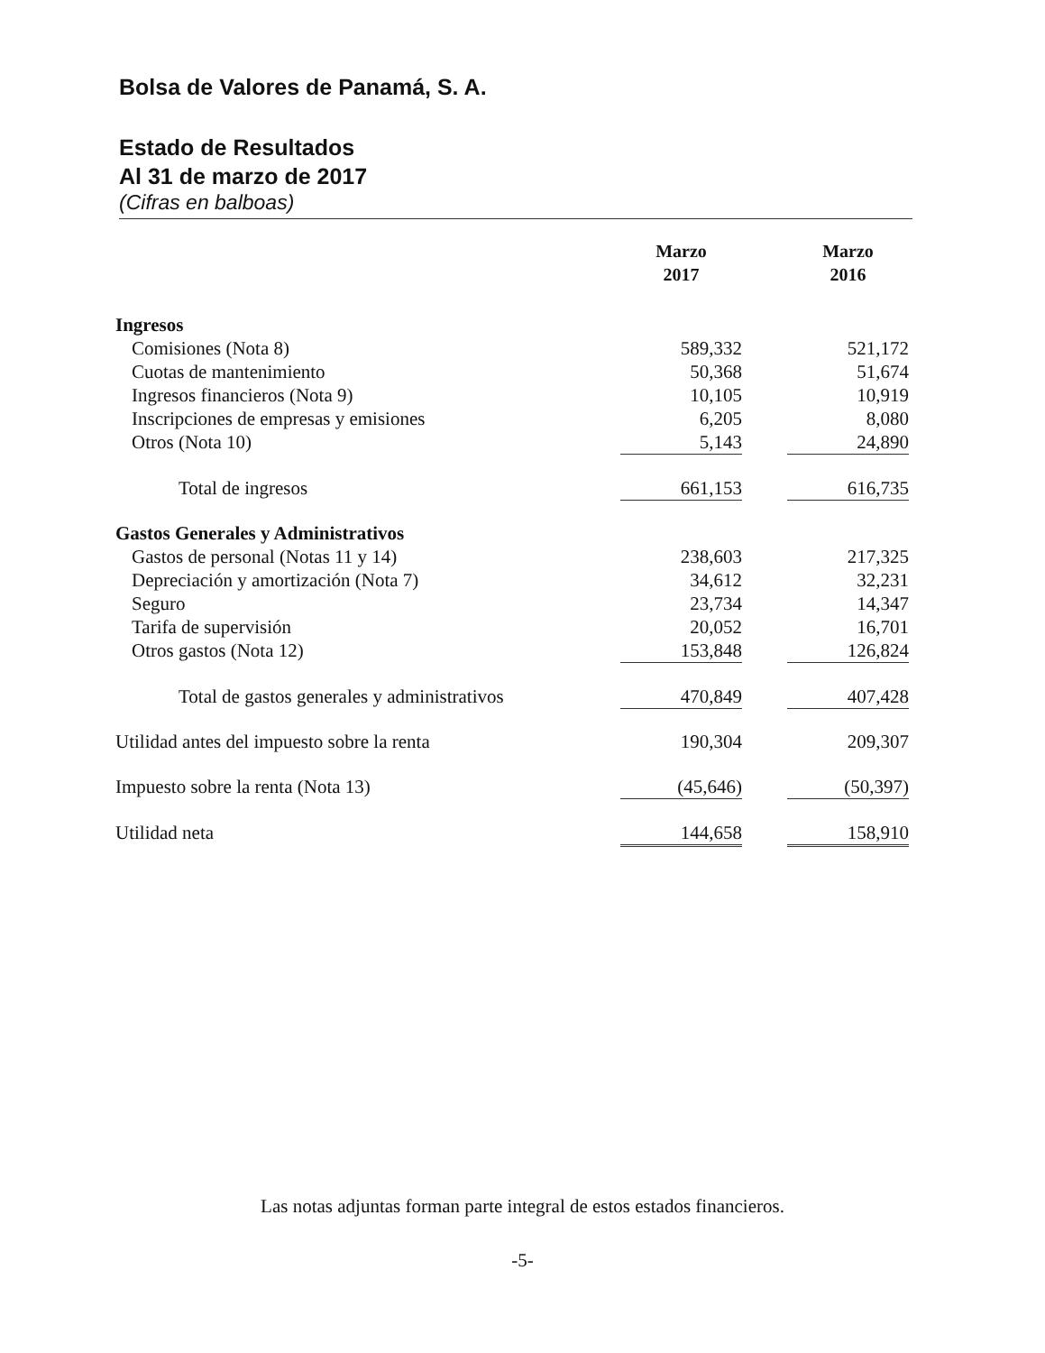Bolsa de Valores de Panamá, S. A.
Estado de Resultados
Al 31 de marzo de 2017
(Cifras en balboas)
| | Marzo 2017 | | Marzo 2016 |
| --- | --- | --- | --- |
| Ingresos | | | |
| Comisiones (Nota 8) | 589,332 | | 521,172 |
| Cuotas de mantenimiento | 50,368 | | 51,674 |
| Ingresos financieros (Nota 9) | 10,105 | | 10,919 |
| Inscripciones de empresas y emisiones | 6,205 | | 8,080 |
| Otros (Nota 10) | 5,143 | | 24,890 |
| Total de ingresos | 661,153 | | 616,735 |
| Gastos Generales y Administrativos | | | |
| Gastos de personal (Notas 11 y 14) | 238,603 | | 217,325 |
| Depreciación y amortización (Nota 7) | 34,612 | | 32,231 |
| Seguro | 23,734 | | 14,347 |
| Tarifa de supervisión | 20,052 | | 16,701 |
| Otros gastos (Nota 12) | 153,848 | | 126,824 |
| Total de gastos generales y administrativos | 470,849 | | 407,428 |
| Utilidad antes del impuesto sobre la renta | 190,304 | | 209,307 |
| Impuesto sobre la renta (Nota 13) | (45,646) | | (50,397) |
| Utilidad neta | 144,658 | | 158,910 |
Las notas adjuntas forman parte integral de estos estados financieros.
-5-